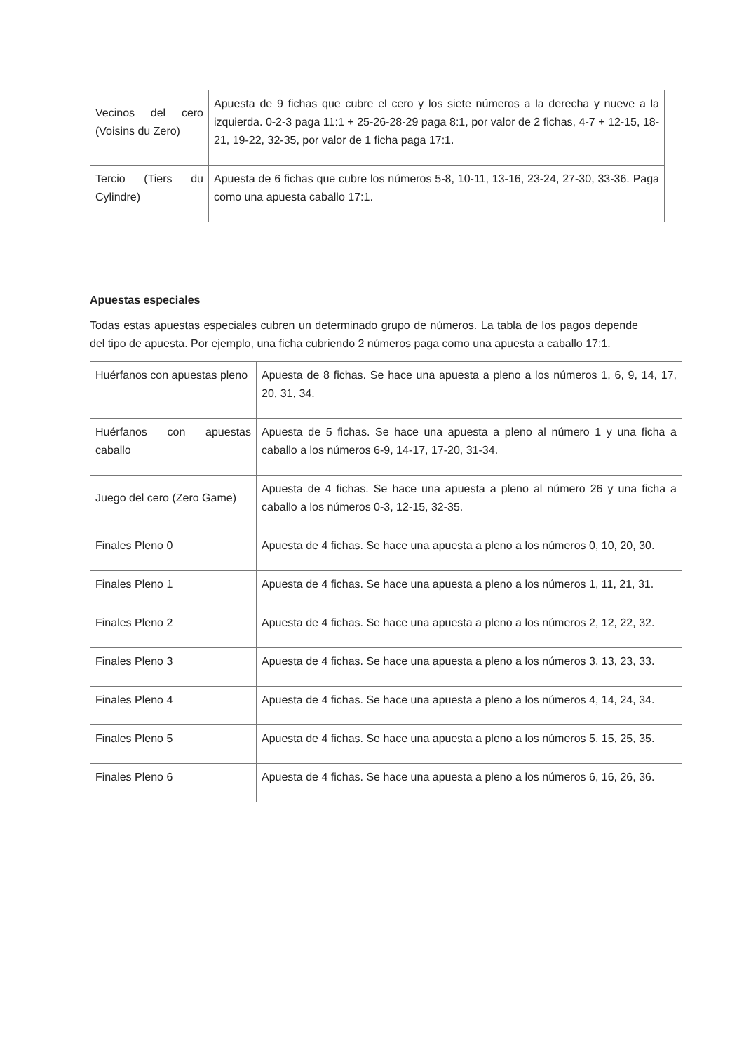| Vecinos del cero (Voisins du Zero) | Apuesta de 9 fichas que cubre el cero y los siete números a la derecha y nueve a la izquierda. 0-2-3 paga 11:1 + 25-26-28-29 paga 8:1, por valor de 2 fichas, 4-7 + 12-15, 18-21, 19-22, 32-35, por valor de 1 ficha paga 17:1. |
| Tercio (Tiers du Cylindre) | Apuesta de 6 fichas que cubre los números 5-8, 10-11, 13-16, 23-24, 27-30, 33-36. Paga como una apuesta caballo 17:1. |
Apuestas especiales
Todas estas apuestas especiales cubren un determinado grupo de números. La tabla de los pagos depende del tipo de apuesta. Por ejemplo, una ficha cubriendo 2 números paga como una apuesta a caballo 17:1.
| Huérfanos con apuestas pleno | Apuesta de 8 fichas. Se hace una apuesta a pleno a los números 1, 6, 9, 14, 17, 20, 31, 34. |
| Huérfanos con apuestas caballo | Apuesta de 5 fichas. Se hace una apuesta a pleno al número 1 y una ficha a caballo a los números 6-9, 14-17, 17-20, 31-34. |
| Juego del cero (Zero Game) | Apuesta de 4 fichas. Se hace una apuesta a pleno al número 26 y una ficha a caballo a los números 0-3, 12-15, 32-35. |
| Finales Pleno 0 | Apuesta de 4 fichas. Se hace una apuesta a pleno a los números 0, 10, 20, 30. |
| Finales Pleno 1 | Apuesta de 4 fichas. Se hace una apuesta a pleno a los números 1, 11, 21, 31. |
| Finales Pleno 2 | Apuesta de 4 fichas. Se hace una apuesta a pleno a los números 2, 12, 22, 32. |
| Finales Pleno 3 | Apuesta de 4 fichas. Se hace una apuesta a pleno a los números 3, 13, 23, 33. |
| Finales Pleno 4 | Apuesta de 4 fichas. Se hace una apuesta a pleno a los números 4, 14, 24, 34. |
| Finales Pleno 5 | Apuesta de 4 fichas. Se hace una apuesta a pleno a los números 5, 15, 25, 35. |
| Finales Pleno 6 | Apuesta de 4 fichas. Se hace una apuesta a pleno a los números 6, 16, 26, 36. |